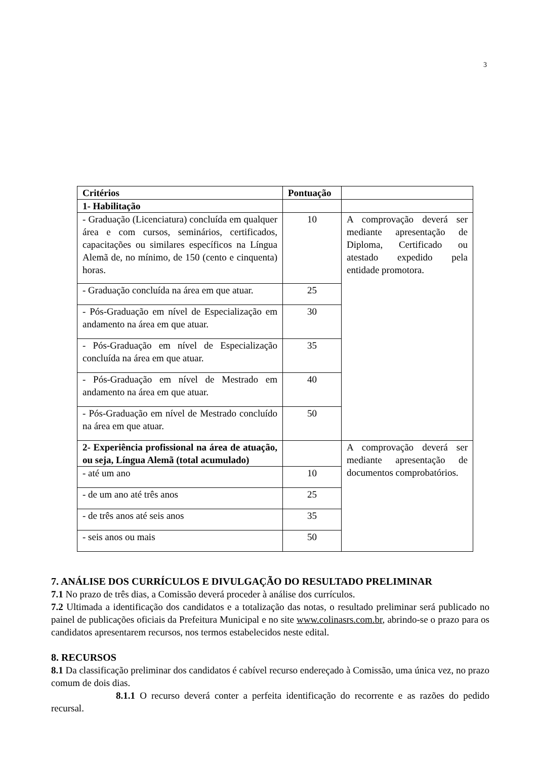3
| Critérios | Pontuação | |
| --- | --- | --- |
| 1- Habilitação | | |
| - Graduação (Licenciatura) concluída em qualquer área e com cursos, seminários, certificados, capacitações ou similares específicos na Língua Alemã de, no mínimo, de 150 (cento e cinquenta) horas. | 10 | A comprovação deverá ser mediante apresentação de Diploma, Certificado ou atestado expedido pela entidade promotora. |
| - Graduação concluída na área em que atuar. | 25 | |
| - Pós-Graduação em nível de Especialização em andamento na área em que atuar. | 30 | |
| - Pós-Graduação em nível de Especialização concluída na área em que atuar. | 35 | |
| - Pós-Graduação em nível de Mestrado em andamento na área em que atuar. | 40 | |
| - Pós-Graduação em nível de Mestrado concluído na área em que atuar. | 50 | |
| 2- Experiência profissional na área de atuação, ou seja, Língua Alemã (total acumulado) | | A comprovação deverá ser mediante apresentação de documentos comprobatórios. |
| - até um ano | 10 | |
| - de um ano até três anos | 25 | |
| - de três anos até seis anos | 35 | |
| - seis anos ou mais | 50 | |
7. ANÁLISE DOS CURRÍCULOS E DIVULGAÇÃO DO RESULTADO PRELIMINAR
7.1 No prazo de três dias, a Comissão deverá proceder à análise dos currículos.
7.2 Ultimada a identificação dos candidatos e a totalização das notas, o resultado preliminar será publicado no painel de publicações oficiais da Prefeitura Municipal e no site www.colinasrs.com.br, abrindo-se o prazo para os candidatos apresentarem recursos, nos termos estabelecidos neste edital.
8. RECURSOS
8.1 Da classificação preliminar dos candidatos é cabível recurso endereçado à Comissão, uma única vez, no prazo comum de dois dias.
8.1.1 O recurso deverá conter a perfeita identificação do recorrente e as razões do pedido recursal.